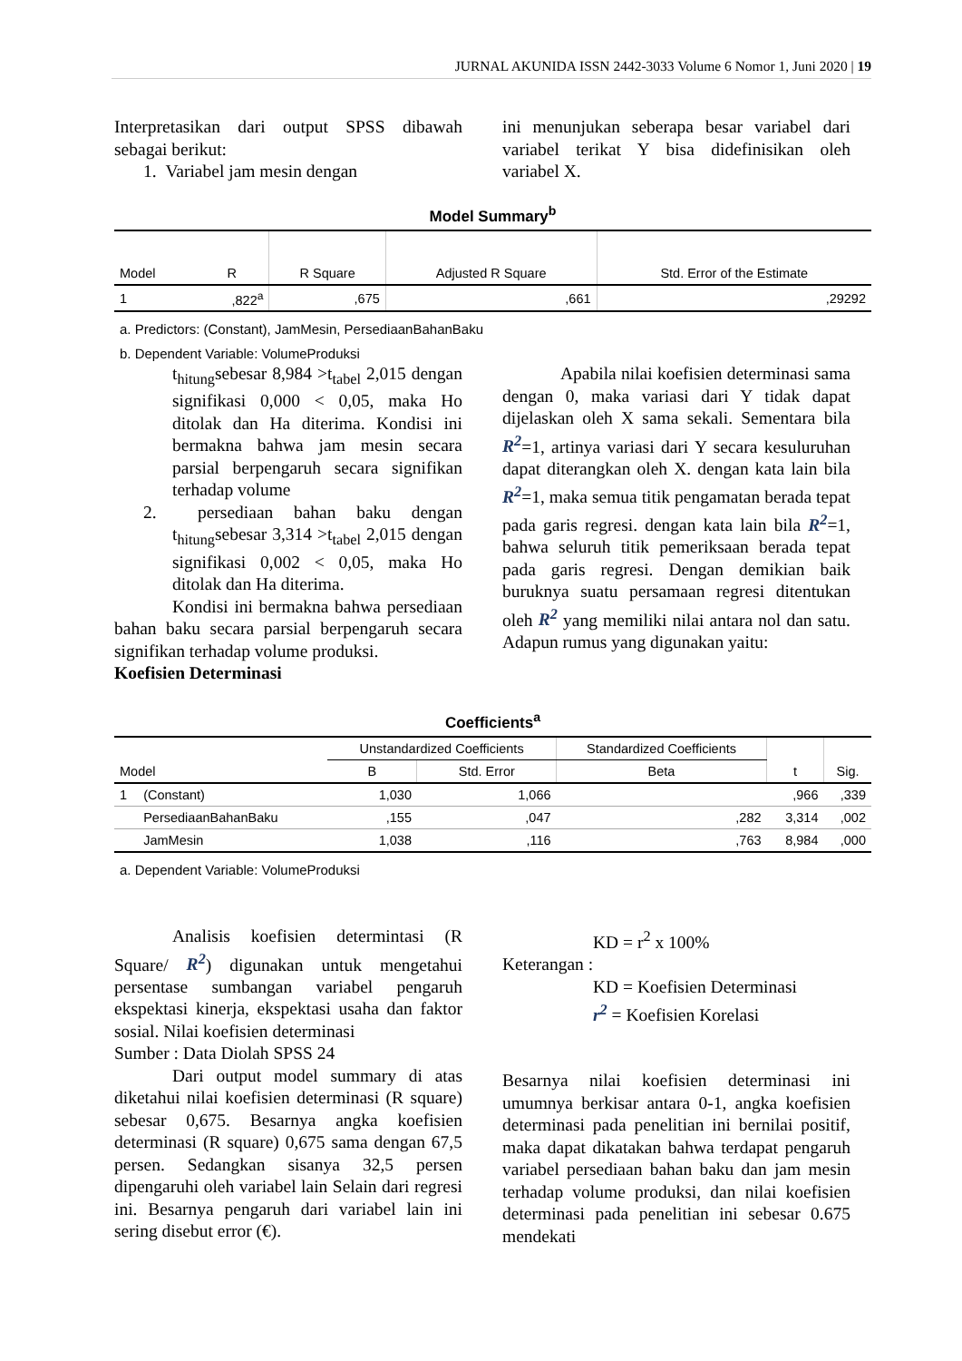JURNAL AKUNIDA ISSN 2442-3033 Volume 6 Nomor 1, Juni 2020 | 19
Interpretasikan dari output SPSS dibawah sebagai berikut:
1. Variabel jam mesin dengan
ini menunjukan seberapa besar variabel dari variabel terikat Y bisa didefinisikan oleh variabel X.
Model Summary<sup>b</sup>
| Model | R | R Square | Adjusted R Square | Std. Error of the Estimate |
| --- | --- | --- | --- | --- |
| 1 | ,822<sup>a</sup> | ,675 | ,661 | ,29292 |
a. Predictors: (Constant), JamMesin, PersediaanBahanBaku
b. Dependent Variable: VolumeProduksi
t<sub>hitung</sub>sebesar 8,984 >t<sub>tabel</sub> 2,015 dengan signifikasi 0,000 < 0,05, maka Ho ditolak dan Ha diterima. Kondisi ini bermakna bahwa jam mesin secara parsial berpengaruh secara signifikan terhadap volume
2. persediaan bahan baku dengan t<sub>hitung</sub>sebesar 3,314 >t<sub>tabel</sub> 2,015 dengan signifikasi 0,002 < 0,05, maka Ho ditolak dan Ha diterima.
Kondisi ini bermakna bahwa persediaan bahan baku secara parsial berpengaruh secara signifikan terhadap volume produksi.
Koefisien Determinasi
Apabila nilai koefisien determinasi sama dengan 0, maka variasi dari Y tidak dapat dijelaskan oleh X sama sekali. Sementara bila R<sup>2</sup>=1, artinya variasi dari Y secara kesuluruhan dapat diterangkan oleh X. dengan kata lain bila R<sup>2</sup>=1, maka semua titik pengamatan berada tepat pada garis regresi. dengan kata lain bila R<sup>2</sup>=1, bahwa seluruh titik pemeriksaan berada tepat pada garis regresi. Dengan demikian baik buruknya suatu persamaan regresi ditentukan oleh R<sup>2</sup> yang memiliki nilai antara nol dan satu. Adapun rumus yang digunakan yaitu:
Coefficients<sup>a</sup>
| Model | | Unstandardized Coefficients | | Standardized Coefficients | t | Sig. |
| --- | --- | --- | --- | --- | --- | --- |
| | | B | Std. Error | Beta | | |
| 1 | (Constant) | 1,030 | 1,066 | | ,966 | ,339 |
| | PersediaanBahanBaku | ,155 | ,047 | ,282 | 3,314 | ,002 |
| | JamMesin | 1,038 | ,116 | ,763 | 8,984 | ,000 |
a. Dependent Variable: VolumeProduksi
Analisis koefisien determintasi (R Square/ R<sup>2</sup>) digunakan untuk mengetahui persentase sumbangan variabel pengaruh ekspektasi kinerja, ekspektasi usaha dan faktor sosial. Nilai koefisien determinasi
Sumber : Data Diolah SPSS 24
Dari output model summary di atas diketahui nilai koefisien determinasi (R square) sebesar 0,675. Besarnya angka koefisien determinasi (R square) 0,675 sama dengan 67,5 persen. Sedangkan sisanya 32,5 persen dipengaruhi oleh variabel lain Selain dari regresi ini. Besarnya pengaruh dari variabel lain ini sering disebut error (€).
KD = r<sup>2</sup> x 100%
Keterangan :
KD = Koefisien Determinasi
r<sup>2</sup> = Koefisien Korelasi
Besarnya nilai koefisien determinasi ini umumnya berkisar antara 0-1, angka koefisien determinasi pada penelitian ini bernilai positif, maka dapat dikatakan bahwa terdapat pengaruh variabel persediaan bahan baku dan jam mesin terhadap volume produksi, dan nilai koefisien determinasi pada penelitian ini sebesar 0.675 mendekati